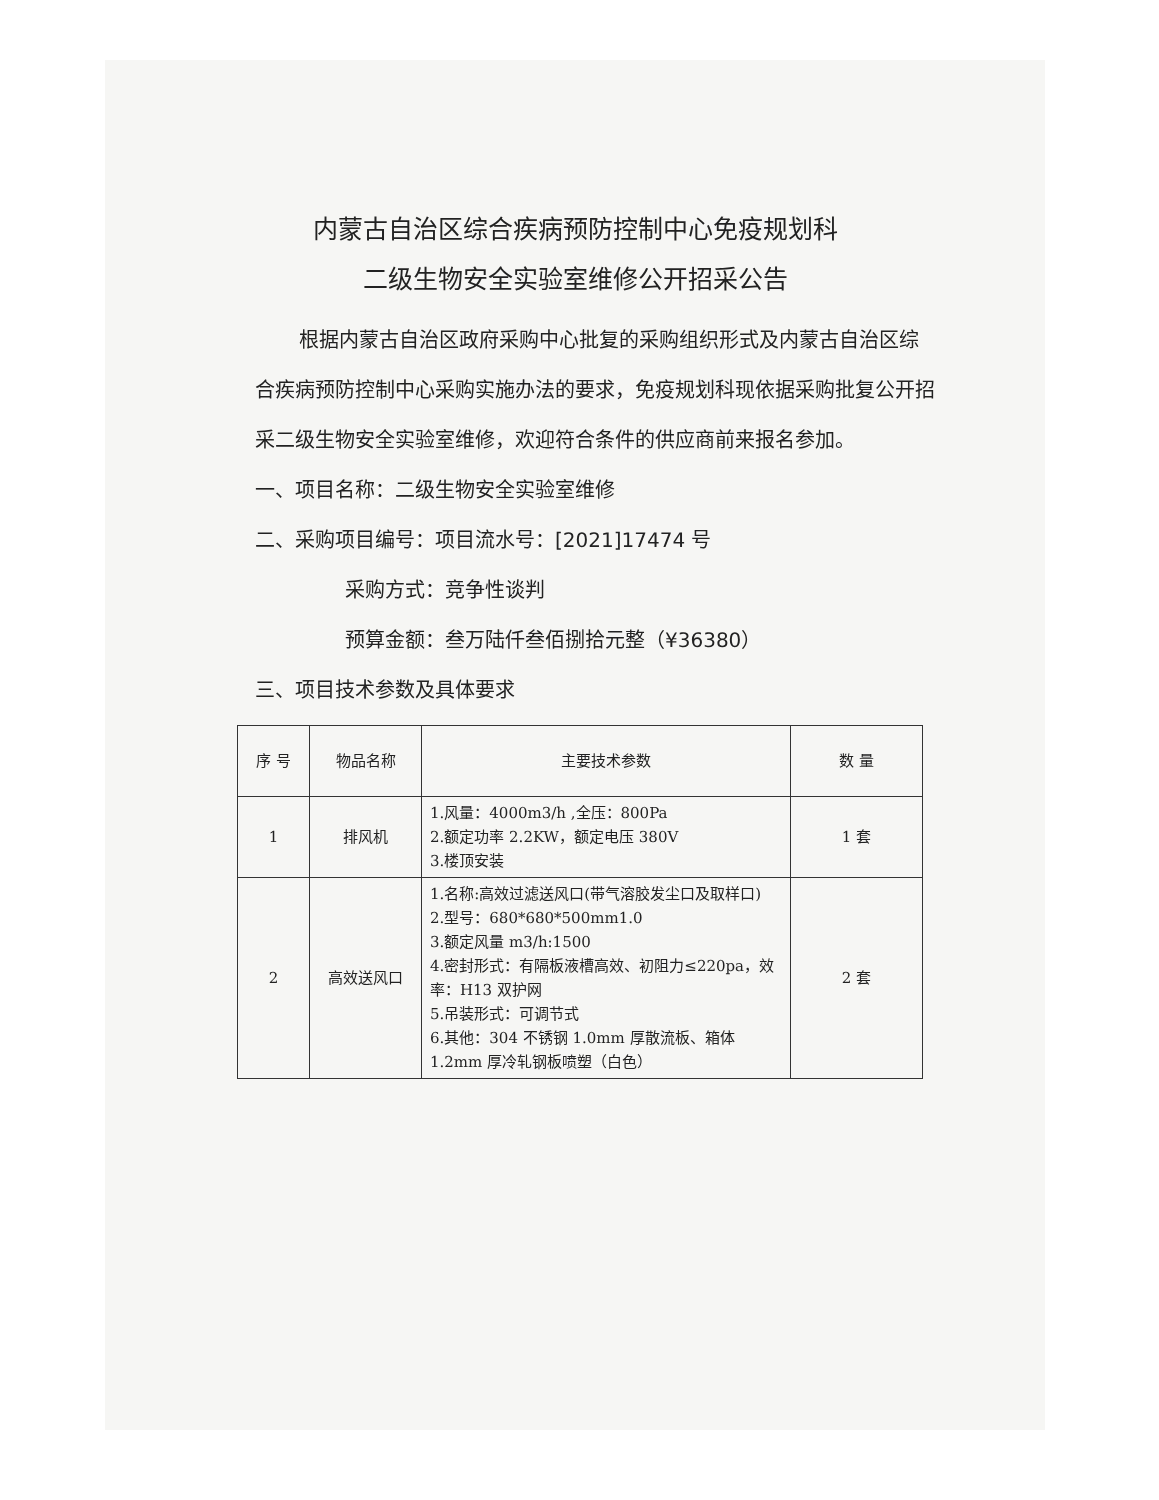内蒙古自治区综合疾病预防控制中心免疫规划科
二级生物安全实验室维修公开招采公告
根据内蒙古自治区政府采购中心批复的采购组织形式及内蒙古自治区综合疾病预防控制中心采购实施办法的要求，免疫规划科现依据采购批复公开招采二级生物安全实验室维修，欢迎符合条件的供应商前来报名参加。
一、项目名称：二级生物安全实验室维修
二、采购项目编号：项目流水号：[2021]17474 号
采购方式：竞争性谈判
预算金额：叁万陆仟叁佰捌拾元整（¥36380）
三、项目技术参数及具体要求
| 序 号 | 物品名称 | 主要技术参数 | 数 量 |
| --- | --- | --- | --- |
| 1 | 排风机 | 1.风量：4000m3/h ,全压：800Pa 2.额定功率 2.2KW，额定电压 380V 3.楼顶安装 | 1 套 |
| 2 | 高效送风口 | 1.名称:高效过滤送风口(带气溶胶发尘口及取样口) 2.型号：680*680*500mm1.0 3.额定风量 m3/h:1500 4.密封形式：有隔板液槽高效、初阻力≤220pa，效率：H13 双护网 5.吊装形式：可调节式 6.其他：304 不锈钢 1.0mm 厚散流板、箱体 1.2mm 厚冷轧钢板喷塑（白色） | 2 套 |